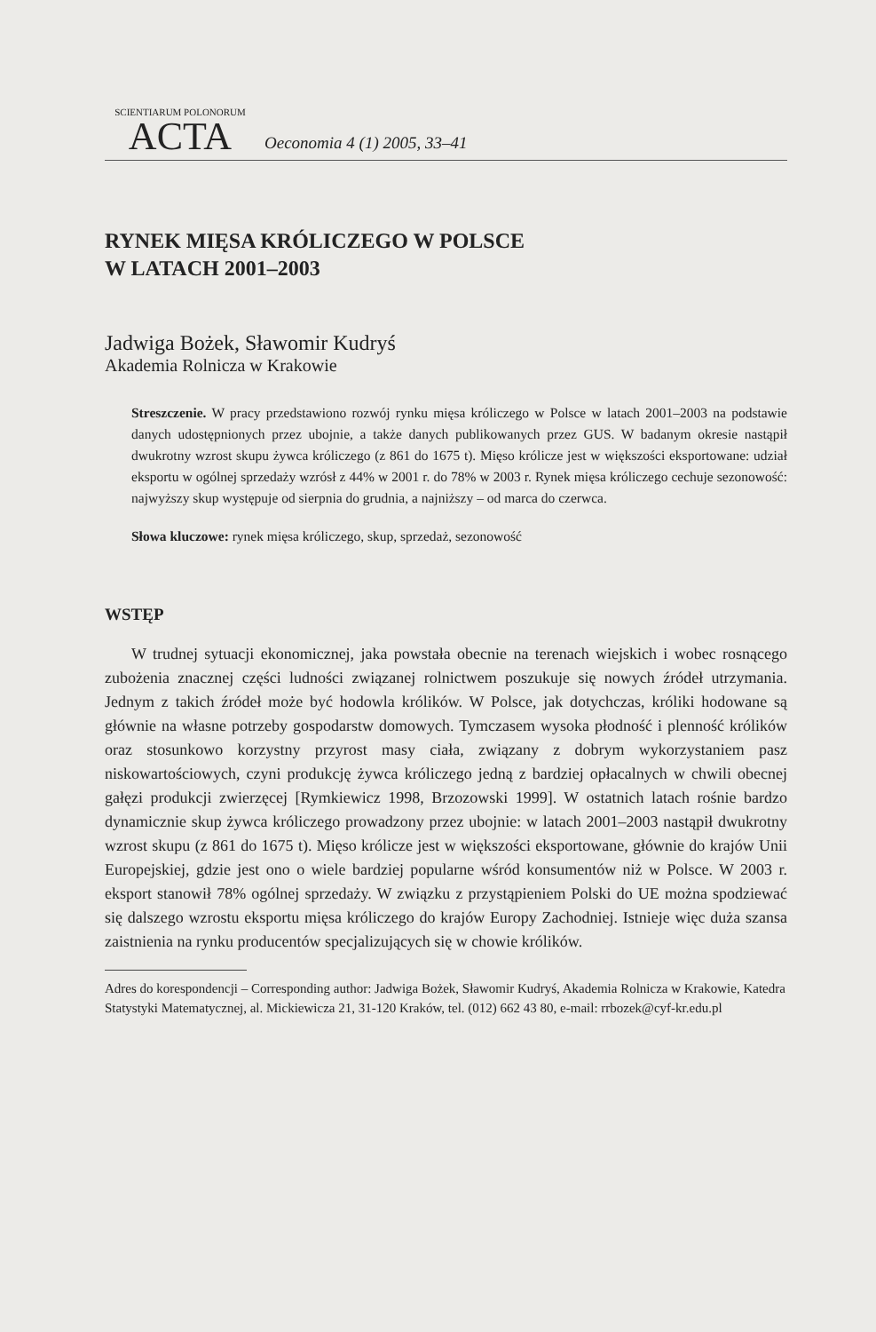SCIENTIARUM POLONORUM
ACTA
Oeconomia 4 (1) 2005, 33–41
RYNEK MIĘSA KRÓLICZEGO W POLSCE
W LATACH 2001–2003
Jadwiga Bożek, Sławomir Kudryś
Akademia Rolnicza w Krakowie
Streszczenie. W pracy przedstawiono rozwój rynku mięsa króliczego w Polsce w latach 2001–2003 na podstawie danych udostępnionych przez ubojnie, a także danych publikowanych przez GUS. W badanym okresie nastąpił dwukrotny wzrost skupu żywca króliczego (z 861 do 1675 t). Mięso królicze jest w większości eksportowane: udział eksportu w ogólnej sprzedaży wzrósł z 44% w 2001 r. do 78% w 2003 r. Rynek mięsa króliczego cechuje sezonowość: najwyższy skup występuje od sierpnia do grudnia, a najniższy – od marca do czerwca.
Słowa kluczowe: rynek mięsa króliczego, skup, sprzedaż, sezonowość
WSTĘP
W trudnej sytuacji ekonomicznej, jaka powstała obecnie na terenach wiejskich i wobec rosnącego zubożenia znacznej części ludności związanej rolnictwem poszukuje się nowych źródeł utrzymania. Jednym z takich źródeł może być hodowla królików. W Polsce, jak dotychczas, króliki hodowane są głównie na własne potrzeby gospodarstw domowych. Tymczasem wysoka płodność i plenność królików oraz stosunkowo korzystny przyrost masy ciała, związany z dobrym wykorzystaniem pasz niskowartościowych, czyni produkcję żywca króliczego jedną z bardziej opłacalnych w chwili obecnej gałęzi produkcji zwierzęcej [Rymkiewicz 1998, Brzozowski 1999]. W ostatnich latach rośnie bardzo dynamicznie skup żywca króliczego prowadzony przez ubojnie: w latach 2001–2003 nastąpił dwukrotny wzrost skupu (z 861 do 1675 t). Mięso królicze jest w większości eksportowane, głównie do krajów Unii Europejskiej, gdzie jest ono o wiele bardziej popularne wśród konsumentów niż w Polsce. W 2003 r. eksport stanowił 78% ogólnej sprzedaży. W związku z przystąpieniem Polski do UE można spodziewać się dalszego wzrostu eksportu mięsa króliczego do krajów Europy Zachodniej. Istnieje więc duża szansa zaistnienia na rynku producentów specjalizujących się w chowie królików.
Adres do korespondencji – Corresponding author: Jadwiga Bożek, Sławomir Kudryś, Akademia Rolnicza w Krakowie, Katedra Statystyki Matematycznej, al. Mickiewicza 21, 31-120 Kraków, tel. (012) 662 43 80, e-mail: rrbozek@cyf-kr.edu.pl